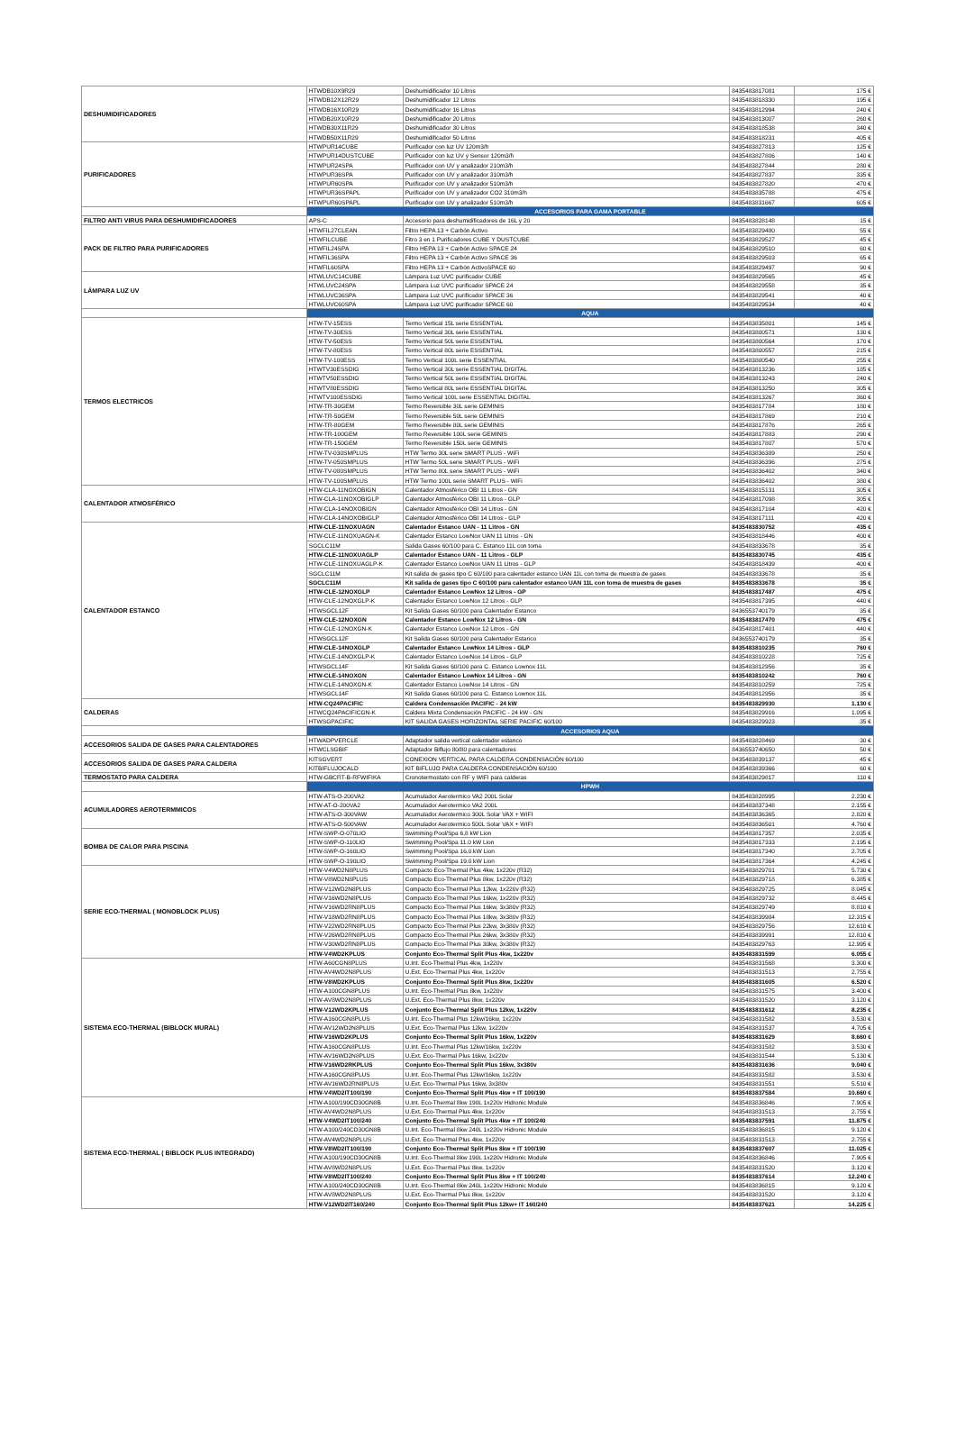| DESHUMIDIFICADORES | HTWDB10X9R29 | Deshumidificador 10 Litros | 8435483817081 | 175 € |
| | HTWDB12X12R29 | Deshumidificador 12 Litros | 8435483818330 | 195 € |
| | HTWDB16X10R29 | Deshumidificador 16 Litros | 8435483812994 | 240 € |
| | HTWDB20X10R29 | Deshumidificador 20 Litros | 8435483813007 | 260 € |
| | HTWDB30X11R29 | Deshumidificador 30 Litros | 8435483818538 | 340 € |
| | HTWDB50X11R29 | Deshumidificador 50 Litros | 8435483818231 | 405 € |
| PURIFICADORES | HTWPUR14CUBE | Purificador con luz UV 120m3/h | 8435483827813 | 125 € |
| | HTWPUR14DUSTCUBE | Purificador con luz UV y Sensor 120m3/h | 8435483827806 | 140 € |
| | HTWPUR24SPA | Purificador con UV y analizador 210m3/h | 8435483827844 | 280 € |
| | HTWPUR36SPA | Purificador con UV y analizador 310m3/h | 8435483827837 | 335 € |
| | HTWPUR60SPA | Purificador con UV y analizador 510m3/h | 8435483827820 | 470 € |
| | HTWPUR36SPAPL | Purificador con UV y analizador CO2 310m3/h | 8435483835788 | 475 € |
| | HTWPUR60SPAPL | Purificador con UV y analizador 510m3/h | 8435483831667 | 605 € |
| | ACCESORIOS PARA GAMA PORTABLE | | | |
| FILTRO ANTI VIRUS PARA DESHUMIDIFICADORES | APS-C | Accesorio para deshumidificadores de 16L y 20 | 8435483828148 | 15 € |
| PACK DE FILTRO PARA PURIFICADORES | HTWFIL27CLEAN | Filtro HEPA 13 + Carbón Activo | 8435483829480 | 55 € |
| | HTWFILCUBE | Fitro 3 en 1 Purificadores CUBE Y DUSTCUBE | 8435483829527 | 45 € |
| | HTWFIL24SPA | Filtro HEPA 13 + Carbón Activo SPACE 24 | 8435483829510 | 60 € |
| | HTWFIL36SPA | Filtro HEPA 13 + Carbón Activo SPACE 36 | 8435483829503 | 65 € |
| | HTWFIL60SPA | Filtro HEPA 13 + Carbón ActivoSPACE 60 | 8435483829497 | 90 € |
| LÁMPARA LUZ UV | HTWLUVC14CUBE | Lámpara Luz UVC purificador CUBE | 8435483829565 | 45 € |
| | HTWLUVC24SPA | Lámpara Luz UVC purificador SPACE 24 | 8435483829558 | 35 € |
| | HTWLUVC36SPA | Lámpara Luz UVC purificador SPACE 36 | 8435483829541 | 40 € |
| | HTWLUVC60SPA | Lámpara Luz UVC purificador SPACE 60 | 8435483829534 | 40 € |
| | AQUA | | | |
| TERMOS ELECTRICOS | HTW-TV-15ESS | Termo Vertical 15L serie ESSENTIAL | 8435483835801 | 145 € |
| | HTW-TV-30ESS | Termo Vertical 30L serie ESSENTIAL | 8435483800571 | 130 € |
| | HTW-TV-50ESS | Termo Vertical 50L serie ESSENTIAL | 8435483800564 | 170 € |
| | HTW-TV-80ESS | Termo Vertical 80L serie ESSENTIAL | 8435483800557 | 215 € |
| | HTW-TV-100ESS | Termo Vertical 100L serie ESSENTIAL | 8435483800540 | 255 € |
| | HTWTV30ESSDIG | Termo Vertical 30L serie ESSENTIAL DIGITAL | 8435483813236 | 185 € |
| | HTWTV50ESSDIG | Termo Vertical 50L serie ESSENTIAL DIGITAL | 8435483813243 | 240 € |
| | HTWTV80ESSDIG | Termo Vertical 80L serie ESSENTIAL DIGITAL | 8435483813250 | 305 € |
| | HTWTV100ESSDIG | Termo Vertical 100L serie ESSENTIAL DIGITAL | 8435483813267 | 360 € |
| | HTW-TR-30GEM | Termo Reversible 30L serie GEMINIS | 8435483817784 | 180 € |
| | HTW-TR-50GEM | Termo Reversible 50L serie GEMINIS | 8435483817869 | 210 € |
| | HTW-TR-80GEM | Termo Reversible 80L serie GEMINIS | 8435483817876 | 265 € |
| | HTW-TR-100GEM | Termo Reversible 100L serie GEMINIS | 8435483817883 | 290 € |
| | HTW-TR-150GEM | Termo Reversible 150L serie GEMINIS | 8435483817807 | 570 € |
| | HTW-TV-030SMPLUS | HTW Termo 30L serie SMART PLUS - WiFi | 8435483836389 | 250 € |
| | HTW-TV-050SMPLUS | HTW Termo 50L serie SMART PLUS - WiFi | 8435483836396 | 275 € |
| | HTW-TV-080SMPLUS | HTW Termo 80L serie SMART PLUS - WiFi | 8435483836402 | 340 € |
| | HTW-TV-100SMPLUS | HTW Termo 100L serie SMART PLUS - WiFi | 8435483836402 | 380 € |
| CALENTADOR ATMOSFÉRICO | HTW-CLA-11NOXOBIGN | Calentador Atmosférico OBI 11 Litros - GN | 8435483815131 | 305 € |
| | HTW-CLA-11NOXOBIGLP | Calentador Atmosférico OBI 11 Litros - GLP | 8435483817098 | 305 € |
| | HTW-CLA-14NOXOBIGN | Calentador Atmosférico OBI 14 Litros - GN | 8435483817104 | 420 € |
| | HTW-CLA-14NOXOBIGLP | Calentador Atmosférico OBI 14 Litros - GLP | 8435483817111 | 420 € |
| CALENTADOR ESTANCO | HTW-CLE-11NOXUAGN | Calentador Estanco UAN - 11 Litros - GN | 8435483830752 | 435 € |
| | HTW-CLE-11NOXUAGN-K | Calentador Estanco LowNox UAN 11 Litros - GN | 8435483818446 | 400 € |
| | SGCLC11M | Salida Gases 60/100 para C. Estanco 11L con toma | 8435483833678 | 35 € |
| | HTW-CLE-11NOXUAGLP | Calentador Estanco UAN - 11 Litros - GLP | 8435483830745 | 435 € |
| | HTW-CLE-11NOXUAGLP-K | Calentador Estanco LowNox UAN 11 Litros - GLP | 8435483818439 | 400 € |
| | SGCLC11M | Kit salida de gases tipo C 60/100 para calentador estanco UAN 11L con toma de muestra de gases | 8435483833678 | 35 € |
| | SGCLC11M | Kit salida de gases tipo C 60/100 para calentador estanco UAN 11L con toma de muestra de gases | 8435483833678 | 35 € |
| | HTW-CLE-12NOXGLP | Calentador Estanco LowNox 12 Litros - GP | 8435483817487 | 475 € |
| | HTW-CLE-12NOXGLP-K | Calentador Estanco LowNox 12 Litros - GLP | 8435483817395 | 440 € |
| | HTWSGCL12F | Kit Salida Gases 60/100 para Calentador Estanco | 8436553740179 | 35 € |
| | HTW-CLE-12NOXGN | Calentador Estanco LowNox 12 Litros - GN | 8435483817470 | 475 € |
| | HTW-CLE-12NOXGN-K | Calentador Estanco LowNox 12 Litros - GN | 8435483817401 | 440 € |
| | HTWSGCL12F | Kit Salida Gases 60/100 para Calentador Estanco | 8436553740179 | 35 € |
| | HTW-CLE-14NOXGLP | Calentador Estanco LowNox 14 Litros - GLP | 8435483810235 | 760 € |
| | HTW-CLE-14NOXGLP-K | Calentador Estanco LowNox 14 Litros - GLP | 8435483810228 | 725 € |
| | HTWSGCL14F | Kit Salida Gases 60/100 para C. Estanco Lownox 11L | 8435483812956 | 35 € |
| | HTW-CLE-14NOXGN | Calentador Estanco LowNox 14 Litros - GN | 8435483810242 | 760 € |
| | HTW-CLE-14NOXGN-K | Calentador Estanco LowNox 14 Litros - GN | 8435483810259 | 725 € |
| | HTWSGCL14F | Kit Salida Gases 60/100 para C. Estanco Lownox 11L | 8435483812956 | 35 € |
| CALDERAS | HTW-CQ24PACIFIC | Caldera Condensación PACIFIC - 24 kW | 8435483829930 | 1.130 € |
| | HTWCQ24PACIFICGN-K | Caldera Mixta Condensación PACIFIC - 24 kW - GN | 8435483829916 | 1.095 € |
| | HTWSGPACIFIC | KIT SALIDA GASES HORIZONTAL SERIE PACIFIC 60/100 | 8435483829923 | 35 € |
| | ACCESORIOS AQUA | | | |
| ACCESORIOS SALIDA DE GASES PARA CALENTADORES | HTWADPVERCLE | Adaptador salida vertical calentador estanco | 8435483828469 | 30 € |
| | HTWCLSGBIF | Adaptador Biflujo 80/80 para calentadores | 8436553740650 | 50 € |
| ACCESORIOS SALIDA DE GASES PARA CALDERA | KITSGVERT | CONEXION VERTICAL PARA CALDERA CONDENSACIÓN 60/100 | 8435483839137 | 45 € |
| | KITBIFLUJOCALD | KIT BIFLUJO PARA CALDERA CONDENSACIÓN 60/100 | 8435483839366 | 60 € |
| TERMOSTATO PARA CALDERA | HTW-GBCRT-B-RFWIFIKA | Cronotermostato con RF y WIFI para calderas | 8435483829817 | 110 € |
| | HPWH | | | |
| ACUMULADORES AEROTERMMICOS | HTW-ATS-O-200VA2 | Acumulador Aerotermico VA2 200L Solar | 8435483828995 | 2.230 € |
| | HTW-AT-O-200VA2 | Acumulador Aerotermico VA2 200L | 8435483837348 | 2.155 € |
| | HTW-ATS-O-300VAW | Acumulador Aerotermico 300L Solar VAX + WIFI | 8435483836365 | 2.820 € |
| | HTW-ATS-O-500VAW | Acumulador Aerotermico 500L Solar VAX + WIFI | 8435483836501 | 4.760 € |
| BOMBA DE CALOR PARA PISCINA | HTW-SWP-O-070LIO | Swimming Pool/Spa 6,8 kW Lion | 8435483817357 | 2.035 € |
| | HTW-SWP-O-110LIO | Swimming Pool/Spa 11.0 kW Lion | 8435483817333 | 2.195 € |
| | HTW-SWP-O-160LIO | Swimming Pool/Spa 16.0 kW Lion | 8435483817340 | 2.705 € |
| | HTW-SWP-O-190LIO | Swimming Pool/Spa 19.0 kW Lion | 8435483817364 | 4.245 € |
| SERIE ECO-THERMAL ( MONOBLOCK PLUS) | HTW-V4WD2N8PLUS | Compacto Eco-Thermal Plus 4kw, 1x220v (R32) | 8435483829701 | 5.730 € |
| | HTW-V8WD2N8PLUS | Compacto Eco-Thermal Plus 8kw, 1x220v (R32) | 8435483829718 | 6.385 € |
| | HTW-V12WD2N8PLUS | Compacto Eco-Thermal Plus 12kw, 1x220v (R32) | 8435483829725 | 8.045 € |
| | HTW-V16WD2N8PLUS | Compacto Eco-Thermal Plus 16kw, 1x220v (R32) | 8435483829732 | 8.445 € |
| | HTW-V16WD2RN8PLUS | Compacto Eco-Thermal Plus 16kw, 3x380v (R32) | 8435483829749 | 8.810 € |
| | HTW-V18WD2RN8PLUS | Compacto Eco-Thermal Plus 18kw, 3x380v (R32) | 8435483839984 | 12.315 € |
| | HTW-V22WD2RN8PLUS | Compacto Eco-Thermal Plus 22kw, 3x380v (R32) | 8435483829756 | 12.610 € |
| | HTW-V26WD2RN8PLUS | Compacto Eco-Thermal Plus 26kw, 3x380v (R32) | 8435483839991 | 12.810 € |
| | HTW-V30WD2RN8PLUS | Compacto Eco-Thermal Plus 30kw, 3x380v (R32) | 8435483829763 | 12.995 € |
| | HTW-V4WD2KPLUS | Conjunto Eco-Thermal Split Plus 4kw, 1x220v | 8435483831599 | 6.055 € |
| SISTEMA ECO-THERMAL (BIBLOCK MURAL) | HTW-A60CGN8PLUS | U.Int. Eco-Thermal Plus 4kw, 1x220v | 8435483831568 | 3.300 € |
| | HTW-AV4WD2N8PLUS | U.Ext. Eco-Thermal Plus 4kw, 1x220v | 8435483831513 | 2.755 € |
| | HTW-V8WD2KPLUS | Conjunto Eco-Thermal Split Plus 8kw, 1x220v | 8435483831605 | 6.520 € |
| | HTW-A100CGN8PLUS | U.Int. Eco-Thermal Plus 8kw, 1x220v | 8435483831575 | 3.400 € |
| | HTW-AV8WD2N8PLUS | U.Ext. Eco-Thermal Plus 8kw, 1x220v | 8435483831520 | 3.120 € |
| | HTW-V12WD2KPLUS | Conjunto Eco-Thermal Split Plus 12kw, 1x220v | 8435483831612 | 8.235 € |
| | HTW-A160CGN8PLUS | U.Int. Eco-Thermal Plus 12kw/16kw, 1x220v | 8435483831582 | 3.530 € |
| | HTW-AV12WD2N8PLUS | U.Ext. Eco-Thermal Plus 12kw, 1x220v | 8435483831537 | 4.705 € |
| | HTW-V16WD2KPLUS | Conjunto Eco-Thermal Split Plus 16kw, 1x220v | 8435483831629 | 8.660 € |
| | HTW-A160CGN8PLUS | U.Int. Eco-Thermal Plus 12kw/16kw, 1x220v | 8435483831582 | 3.530 € |
| | HTW-AV16WD2N8PLUS | U.Ext. Eco-Thermal Plus 16kw, 1x220v | 8435483831544 | 5.130 € |
| | HTW-V16WD2RKPLUS | Conjunto Eco-Thermal Split Plus 16kw, 3x380v | 8435483831636 | 9.040 € |
| | HTW-A160CGN8PLUS | U.Int. Eco-Thermal Plus 12kw/16kw, 1x220v | 8435483831582 | 3.530 € |
| | HTW-AV16WD2RN8PLUS | U.Ext. Eco-Thermal Plus 16kw, 3x380v | 8435483831551 | 5.510 € |
| | HTW-V4WD2IT100/190 | Conjunto Eco-Thermal Split Plus 4kw + IT 100/190 | 8435483837584 | 10.660 € |
| SISTEMA ECO-THERMAL ( BIBLOCK PLUS INTEGRADO) | HTW-A100/190CD30GN8B | U.Int. Eco-Thermal 8kw 190L 1x220v Hidronic Module | 8435483836846 | 7.905 € |
| | HTW-AV4WD2N8PLUS | U.Ext. Eco-Thermal Plus 4kw, 1x220v | 8435483831513 | 2.755 € |
| | HTW-V4WD2IT100/240 | Conjunto Eco-Thermal Split Plus 4kw + IT 100/240 | 8435483837591 | 11.875 € |
| | HTW-A100/240CD30GN8B | U.Int. Eco-Thermal 8kw 240L 1x220v Hidronic Module | 8435483836815 | 9.120 € |
| | HTW-AV4WD2N8PLUS | U.Ext. Eco-Thermal Plus 4kw, 1x220v | 8435483831513 | 2.755 € |
| | HTW-V8WD2IT100/190 | Conjunto Eco-Thermal Split Plus 8kw + IT 100/190 | 8435483837607 | 11.025 € |
| | HTW-A100/190CD30GN8B | U.Int. Eco-Thermal 8kw 190L 1x220v Hidronic Module | 8435483836846 | 7.905 € |
| | HTW-AV8WD2N8PLUS | U.Ext. Eco-Thermal Plus 8kw, 1x220v | 8435483831520 | 3.120 € |
| | HTW-V8WD2IT100/240 | Conjunto Eco-Thermal Split Plus 8kw + IT 100/240 | 8435483837614 | 12.240 € |
| | HTW-A100/240CD30GN8B | U.Int. Eco-Thermal 8kw 240L 1x220v Hidronic Module | 8435483836815 | 9.120 € |
| | HTW-AV8WD2N8PLUS | U.Ext. Eco-Thermal Plus 8kw, 1x220v | 8435483831520 | 3.120 € |
| | HTW-V12WD2IT160/240 | Conjunto Eco-Thermal Split Plus 12kw+ IT 160/240 | 8435483837621 | 14.225 € |